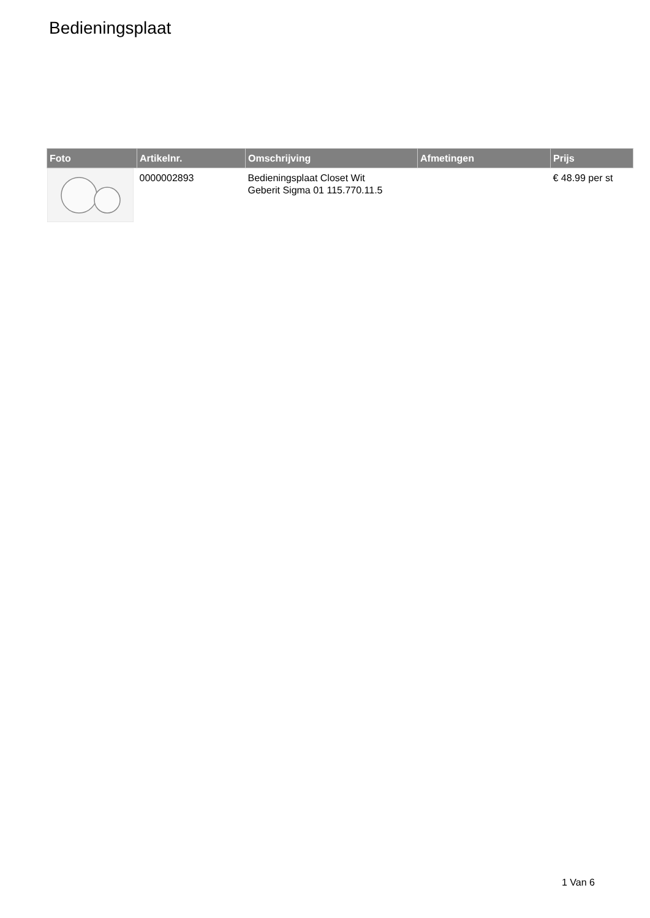Bedieningsplaat
| Foto | Artikelnr. | Omschrijving | Afmetingen | Prijs |
| --- | --- | --- | --- | --- |
| | 0000002893 | Bedieningsplaat Closet Wit Geberit Sigma 01 115.770.11.5 | | € 48.99 per st |
1 Van 6